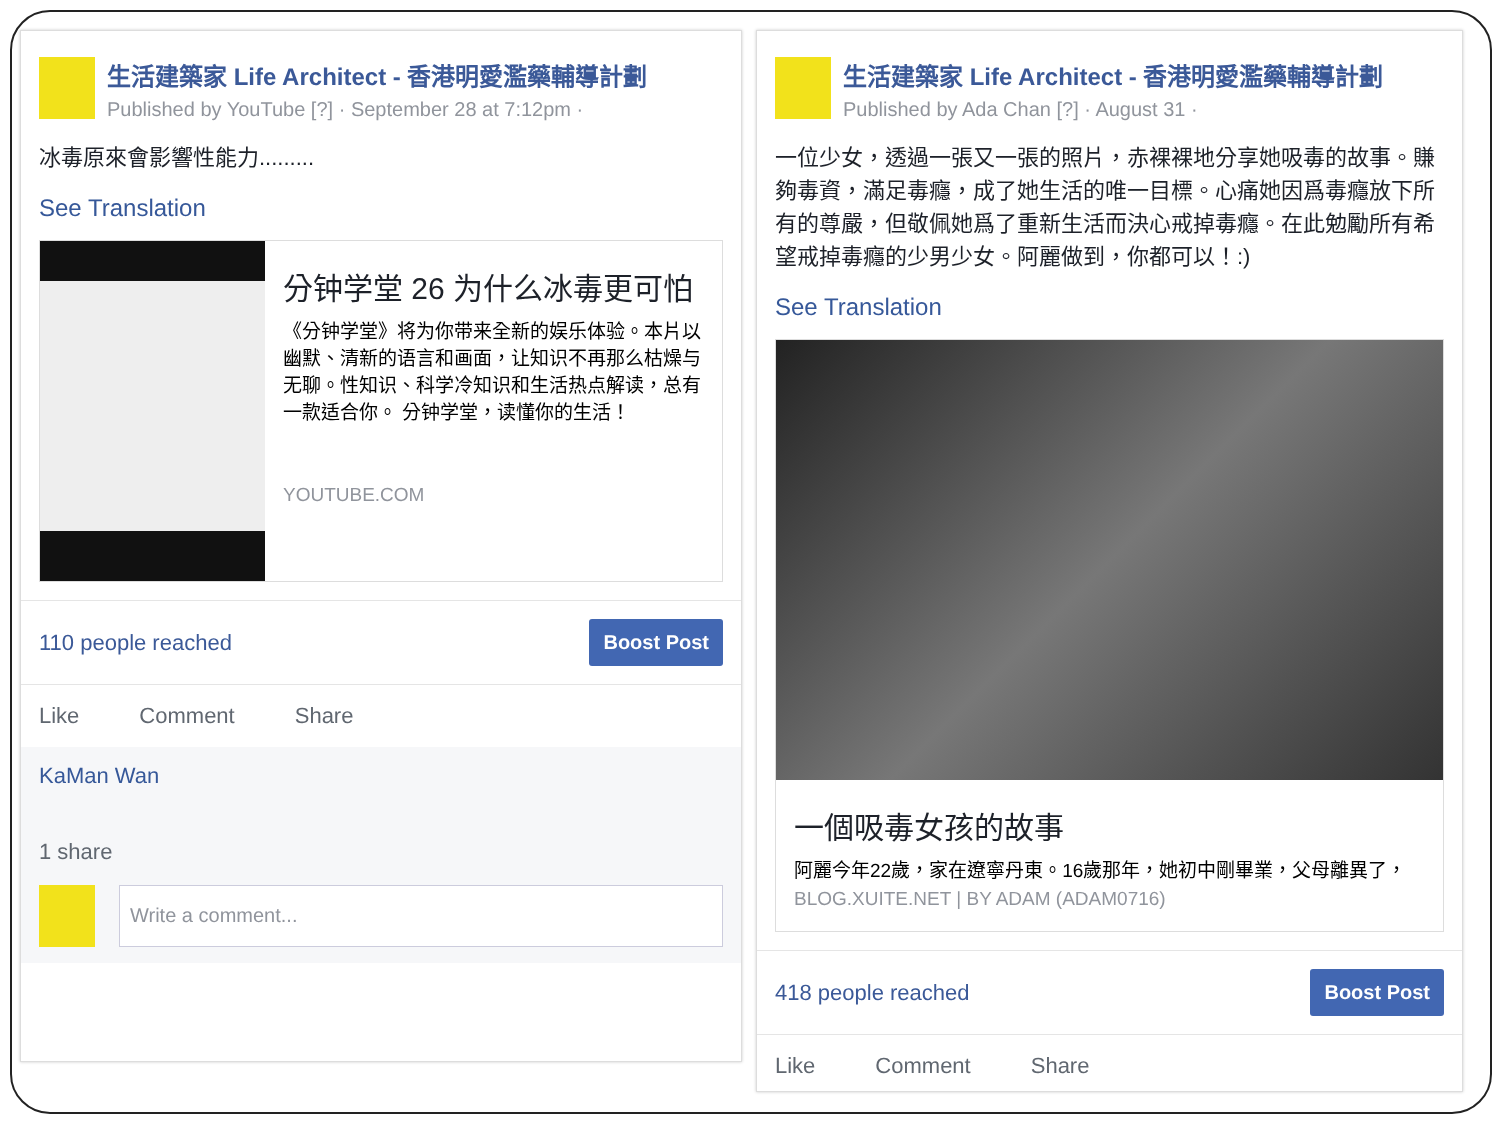生活建築家 Life Architect - 香港明愛濫藥輔導計劃
Published by YouTube [?] · September 28 at 7:12pm ·
冰毒原來會影響性能力.........
See Translation
分钟学堂 26 为什么冰毒更可怕
《分钟学堂》将为你带来全新的娱乐体验。本片以幽默、清新的语言和画面，让知识不再那么枯燥与无聊。性知识、科学冷知识和生活热点解读，总有一款适合你。 分钟学堂，读懂你的生活！
YOUTUBE.COM
110 people reached Boost Post
Like Comment Share
KaMan Wan
1 share
Write a comment...
生活建築家 Life Architect - 香港明愛濫藥輔導計劃
Published by Ada Chan [?] · August 31 ·
一位少女，透過一張又一張的照片，赤裸裸地分享她吸毒的故事。賺夠毒資，滿足毒癮，成了她生活的唯一目標。心痛她因爲毒癮放下所有的尊嚴，但敬佩她爲了重新生活而決心戒掉毒癮。在此勉勵所有希望戒掉毒癮的少男少女。阿麗做到，你都可以！:)
See Translation
一個吸毒女孩的故事
阿麗今年22歲，家在遼寧丹東。16歲那年，她初中剛畢業，父母離異了，
BLOG.XUITE.NET | BY ADAM (ADAM0716)
418 people reached Boost Post
Like Comment Share